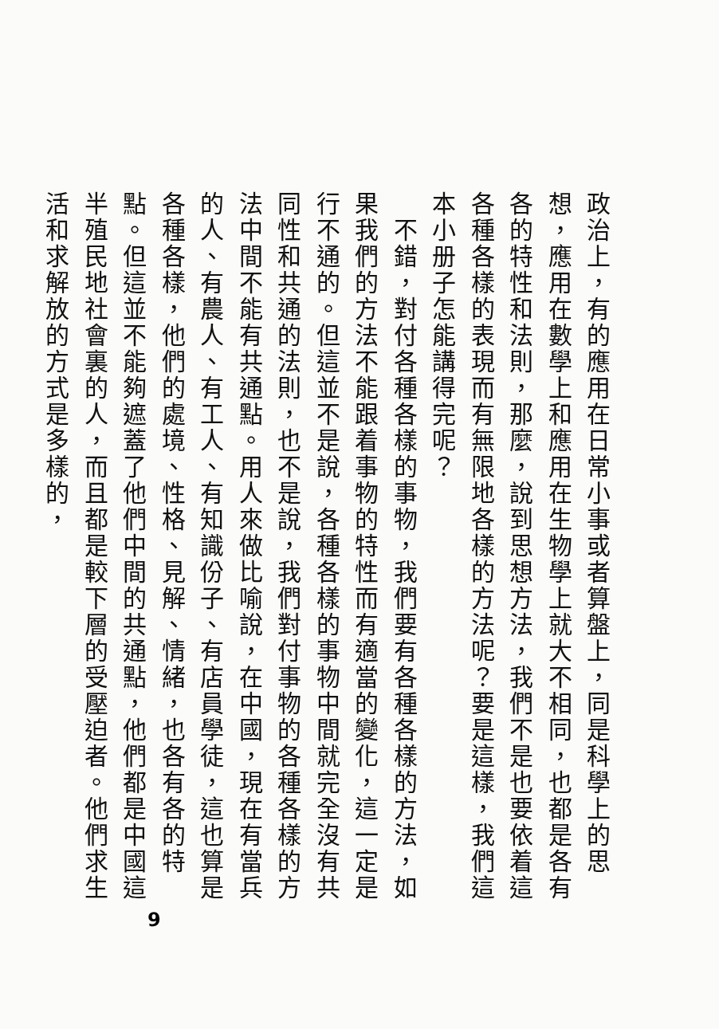政治上，有的應用在日常小事或者算盤上，同是科學上的思想，應用在數學上和應用在生物學上就大不相同，也都是各有各的特性和法則，那麼，說到思想方法，我們不是也要依着這各種各樣的表現而有無限地各樣的方法呢？要是這樣，我們這本小册子怎能講得完呢？
　不錯，對付各種各樣的事物，我們要有各種各樣的方法，如果我們的方法不能跟着事物的特性而有適當的變化，這一定是行不通的。但這並不是說，各種各樣的事物中間就完全沒有共同性和共通的法則，也不是說，我們對付事物的各種各樣的方法中間不能有共通點。用人來做比喻說，在中國，現在有當兵的人、有農人、有工人、有知識份子、有店員學徒，這也算是各種各樣，他們的處境、性格、見解、情緒，也各有各的特點。但這並不能夠遮蓋了他們中間的共通點，他們都是中國這半殖民地社會裏的人，而且都是較下層的受壓迫者。他們求生活和求解放的方式是多樣的，
9